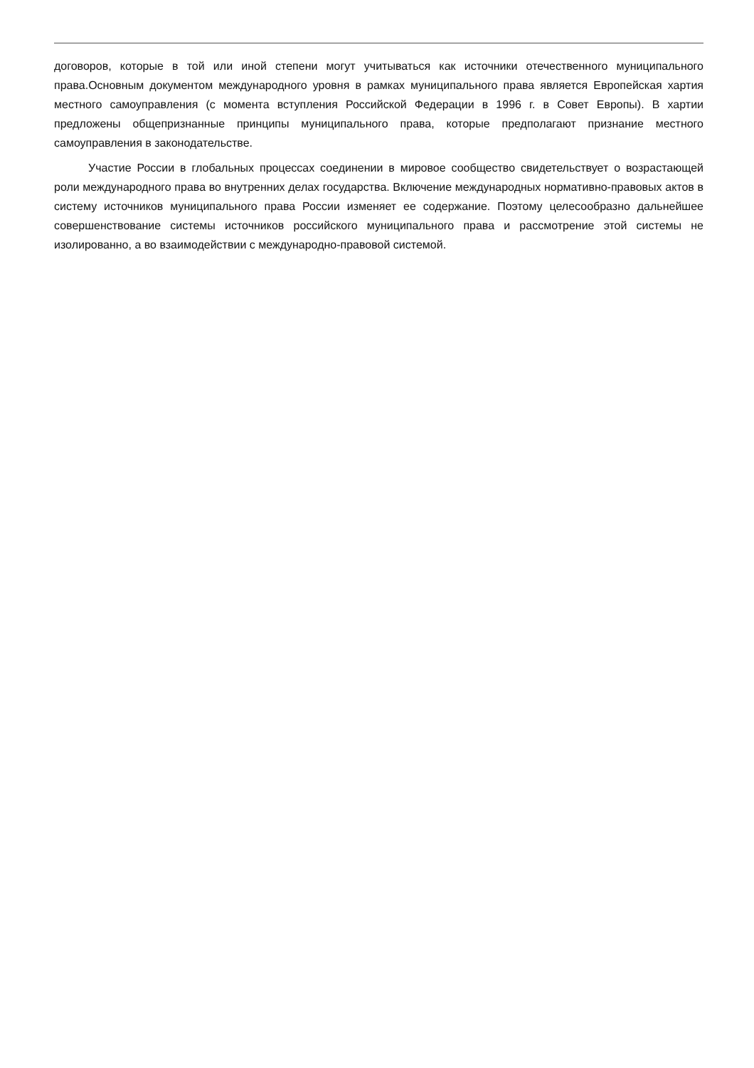договоров, которые в той или иной степени могут учитываться как источники отечественного муниципального права.Основным документом международного уровня в рамках муниципального права является Европейская хартия местного самоуправления (с момента вступления Российской Федерации в 1996 г. в Совет Европы). В хартии предложены общепризнанные принципы муниципального права, которые предполагают признание местного самоуправления в законодательстве.
Участие России в глобальных процессах соединении в мировое сообщество свидетельствует о возрастающей роли международного права во внутренних делах государства. Включение международных нормативно-правовых актов в систему источников муниципального права России изменяет ее содержание. Поэтому целесообразно дальнейшее совершенствование системы источников российского муниципального права и рассмотрение этой системы не изолированно, а во взаимодействии с международно-правовой системой.